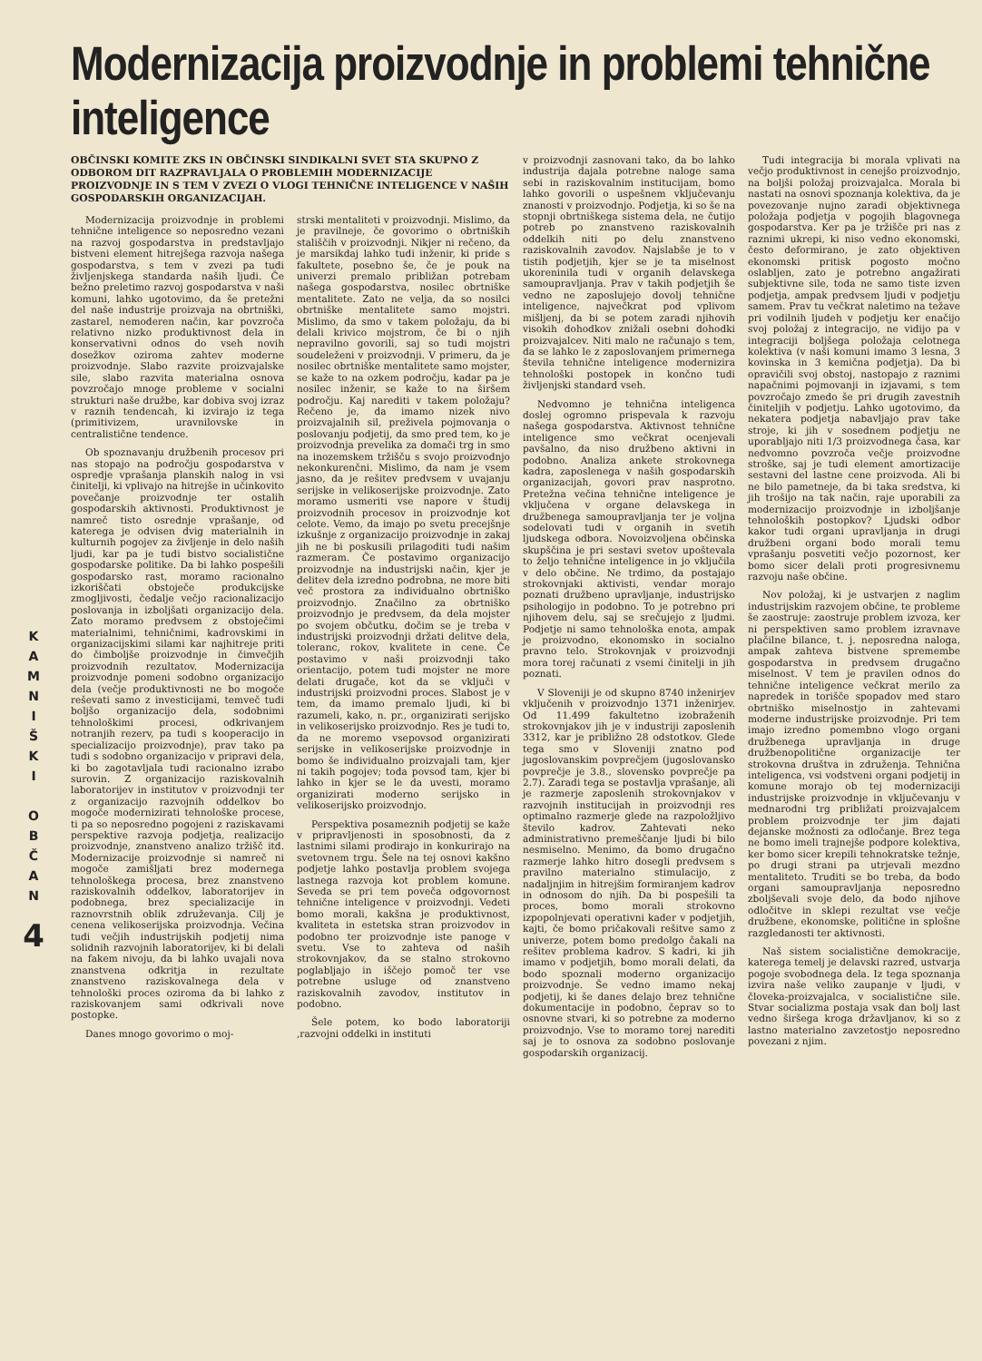K
A
M
N
I
Š
K
I
O
B
Č
A
N
4
Modernizacija proizvodnje in problemi tehnične inteligence
OBČINSKI KOMITE ZKS IN OBČINSKI SINDIKALNI SVET STA SKUPNO Z ODBOROM DIT RAZPRAVLJALA O PROBLEMIH MODERNIZACIJE PROIZVODNJE IN S TEM V ZVEZI O VLOGI TEHNIČNE INTELIGENCE V NAŠIH GOSPODARSKIH ORGANIZACIJAH.
Modernizacija proizvodnje in problemi tehnične inteligence so neposredno vezani na razvoj gospodarstva in predstavljajo bistveni element hitrejšega razvoja našega gospodarstva, s tem v zvezi pa tudi življenjskega standarda naših ljudi. Če bežno preletimo razvoj gospodarstva v naši komuni, lahko ugotovimo, da še pretežni del naše industrije proizvaja na obrtniški, zastarel, nemoderen način, kar povzroča relativno nizko produktivnost dela in konservativni odnos do vseh novih dosežkov oziroma zahtev moderne proizvodnje. Slabo razvite proizvajalske sile, slabo razvita materialna osnova povzročajo mnoge probleme v socialni strukturi naše družbe, kar dobiva svoj izraz v raznih tendencah, ki izvirajo iz tega (primitivizem, uravnilovske in centralistične tendence.
Ob spoznavanju družbenih procesov pri nas stopajo na področju gospodarstva v ospredje vprašanja planskih nalog in vsi činitelji, ki vplivajo na hitrejše in učinkovito povečanje proizvodnje ter ostalih gospodarskih aktivnosti. Produktivnost je namreč tisto osrednje vprašanje, od katerega je odvisen dvig materialnih in kulturnih pogojev za življenje in delo naših ljudi, kar pa je tudi bistvo socialistične gospodarske politike. Da bi lahko pospešili gospodarsko rast, moramo racionalno izkoriščati obstoječe produkcijske zmogljivosti, čedalje večjo racionalizacijo poslovanja in izboljšati organizacijo dela. Zato moramo predvsem z obstoječimi materialnimi, tehničnimi, kadrovskimi in organizacijskimi silami kar najhitreje priti do čimboljše proizvodnje in čimvečjih proizvodnih rezultatov. Modernizacija proizvodnje pomeni sodobno organizacijo dela (večje produktivnosti ne bo mogoče reševati samo z investicijami, temveč tudi boljšo organizacijo dela, sodobnimi tehnološkimi procesi, odkrivanjem notranjih rezerv, pa tudi s kooperacijo in specializacijo proizvodnje), prav tako pa tudi s sodobno organizacijo v pripravi dela, ki bo zagotavljala tudi racionalno izrabo surovin. Z organizacijo raziskovalnih laboratorijev in institutov v proizvodnji ter z organizacijo razvojnih oddelkov bo mogoče modernizirati tehnološke procese, ti pa so neposredno pogojeni z raziskavami perspektive razvoja podjetja, realizacijo proizvodnje, znanstveno analizo tržišč itd. Modernizacije proizvodnje si namreč ni mogoče zamišljati brez modernega tehnološkega procesa, brez znanstveno raziskovalnih oddelkov, laboratorijev in podobnega, brez specializacije in raznovrstnih oblik združevanja. Cilj je cenena velikoserijska proizvodnja. Večina tudi večjih industrijskih podjetij nima solidnih razvojnih laboratorijev, ki bi delali na fakem nivoju, da bi lahko uvajali nova znanstvena odkritja in rezultate znanstveno raziskovalnega dela v tehnološki proces oziroma da bi lahko z raziskovanjem sami odkrivali nove postopke.
Danes mnogo govorimo o moj-
strski mentaliteti v proizvodnji. Mislimo, da je pravilneje, če govorimo o obrtniških stališčih v proizvodnji. Nikjer ni rečeno, da je marsikdaj lahko tudi inženir, ki pride s fakultete, posebno še, če je pouk na univerzi premalo približan potrebam našega gospodarstva, nosilec obrtniške mentalitete. Zato ne velja, da so nosilci obrtniške mentalitete samo mojstri. Mislimo, da smo v takem položaju, da bi delali krivico mojstrom, če bi o njih nepravilno govorili, saj so tudi mojstri soudeleženi v proizvodnji. V primeru, da je nosilec obrtniške mentalitete samo mojster, se kaže to na ozkem področju, kadar pa je nosilec inženir, se kaže to na širšem področju. Kaj narediti v takem položaju? Rečeno je, da imamo nizek nivo proizvajalnih sil, preživela pojmovanja o poslovanju podjetij, da smo pred tem, ko je proizvodnja prevelika za domači trg in smo na inozemskem tržišču s svojo proizvodnjo nekonkurenčni. Mislimo, da nam je vsem jasno, da je rešitev predvsem v uvajanju serijske in velikoserijske proizvodnje. Zato moramo usmeriti vse napore v študij proizvodnih procesov in proizvodnje kot celote. Vemo, da imajo po svetu precejšnje izkušnje z organizacijo proizvodnje in zakaj jih ne bi poskusili prilagoditi tudi našim razmeram. Če postavimo organizacijo proizvodnje na industrijski način, kjer je delitev dela izredno podrobna, ne more biti več prostora za individualno obrtniško proizvodnjo. Značilno za obrtniško proizvodnjo je predvsem, da dela mojster po svojem občutku, dočim se je treba v industrijski proizvodnji držati delitve dela, toleranc, rokov, kvalitete in cene. Če postavimo v naši proizvodnji tako orientacijo, potem tudi mojster ne more delati drugače, kot da se vključi v industrijski proizvodni proces. Slabost je v tem, da imamo premalo ljudi, ki bi razumeli, kako, n. pr., organizirati serijsko in velikoserijsko proizvodnjo. Res je tudi to, da ne moremo vsepovsod organizirati serijske in velikoserijske proizvodnje in bomo še individualno proizvajali tam, kjer ni takih pogojev; toda povsod tam, kjer bi lahko in kjer se le da uvesti, moramo organizirati moderno serijsko in velikoserijsko proizvodnjo.
Perspektiva posameznih podjetij se kaže v pripravljenosti in sposobnosti, da z lastnimi silami prodirajo in konkurirajo na svetovnem trgu. Šele na tej osnovi kakšno podjetje lahko postavlja problem svojega lastnega razvoja kot problem komune. Seveda se pri tem poveča odgovornost tehnične inteligence v proizvodnji. Vedeti bomo morali, kakšna je produktivnost, kvaliteta in estetska stran proizvodov in podobno ter proizvodnje iste panoge v svetu. Vse to zahteva od naših strokovnjakov, da se stalno strokovno poglabljajo in iščejo pomoč ter vse potrebne usluge od znanstveno raziskovalnih zavodov, institutov in podobno.
Šele potem, ko bodo laboratoriji ,razvojni oddelki in instituti
v proizvodnji zasnovani tako, da bo lahko industrija dajala potrebne naloge sama sebi in raziskovalnim institucijam, bomo lahko govorili o uspešnem vključevanju znanosti v proizvodnjo. Podjetja, ki so še na stopnji obrtniškega sistema dela, ne čutijo potreb po znanstveno raziskovalnih oddelkih niti po delu znanstveno raziskovalnih zavodov. Najslabše je to v tistih podjetjih, kjer se je ta miselnost ukoreninila tudi v organih delavskega samoupravljanja. Prav v takih podjetjih še vedno ne zaposlujejo dovolj tehnične inteligence, največkrat pod vplivom mišljenj, da bi se potem zaradi njihovih visokih dohodkov znižali osebni dohodki proizvajalcev. Niti malo ne računajo s tem, da se lahko le z zaposlovanjem primernega števila tehnične inteligence modernizira tehnološki postopek in končno tudi življenjski standard vseh.
Nedvomno je tehnična inteligenca doslej ogromno prispevala k razvoju našega gospodarstva. Aktivnost tehnične inteligence smo večkrat ocenjevali pavšalno, da niso družbeno aktivni in podobno. Analiza ankete strokovnega kadra, zaposlenega v naših gospodarskih organizacijah, govori prav nasprotno. Pretežna večina tehnične inteligence je vključena v organe delavskega in družbenega samoupravljanja ter je voljna sodelovati tudi v organih in svetih ljudskega odbora. Novoizvoljena občinska skupščina je pri sestavi svetov upoštevala to željo tehnične inteligence in jo vključila v delo občine. Ne trdimo, da postajajo strokovnjaki aktivisti, vendar morajo poznati družbeno upravljanje, industrijsko psihologijo in podobno. To je potrebno pri njihovem delu, saj se srečujejo z ljudmi. Podjetje ni samo tehnološka enota, ampak je proizvodno, ekonomsko in socialno pravno telo. Strokovnjak v proizvodnji mora torej računati z vsemi činitelji in jih poznati.
V Sloveniji je od skupno 8740 inženirjev vključenih v proizvodnjo 1371 inženirjev. Od 11.499 fakultetno izobraženih strokovnjakov jih je v industriji zaposlenih 3312, kar je približno 28 odstotkov. Glede tega smo v Sloveniji znatno pod jugoslovanskim povprečjem (jugoslovansko povprečje je 3.8., slovensko povprečje pa 2.7). Zaradi tega se postavlja vprašanje, ali je razmerje zaposlenih strokovnjakov v razvojnih institucijah in proizvodnji res optimalno razmerje glede na razpoložljivo število kadrov. Zahtevati neko administrativno premeščanje ljudi bi bilo nesmiselno. Menimo, da bomo drugačno razmerje lahko hitro dosegli predvsem s pravilno materialno stimulacijo, z nadaljnjim in hitrejšim formiranjem kadrov in odnosom do njih. Da bi pospešili ta proces, bomo morali strokovno izpopolnjevati operativni kader v podjetjih, kajti, če bomo pričakovali rešitve samo z univerze, potem bomo predolgo čakali na rešitev problema kadrov. S kadri, ki jih imamo v podjetjih, bomo morali delati, da bodo spoznali moderno organizacijo proizvodnje. Še vedno imamo nekaj podjetij, ki še danes delajo brez tehnične dokumentacije in podobno, čeprav so to osnovne stvari, ki so potrebne za moderno proizvodnjo. Vse to moramo torej narediti saj je to osnova za sodobno poslovanje gospodarskih organizacij.
Tudi integracija bi morala vplivati na večjo produktivnost in cenejšo proizvodnjo, na boljši položaj proizvajalca. Morala bi nastati na osnovi spoznanja kolektiva, da je povezovanje nujno zaradi objektivnega položaja podjetja v pogojih blagovnega gospodarstva. Ker pa je tržišče pri nas z raznimi ukrepi, ki niso vedno ekonomski, često deformirano, je zato objektiven ekonomski pritisk pogosto močno oslabljen, zato je potrebno angažirati subjektivne sile, toda ne samo tiste izven podjetja, ampak predvsem ljudi v podjetju samem. Prav tu večkrat naletimo na težave pri vodilnih ljudeh v podjetju ker enačijo svoj položaj z integracijo, ne vidijo pa v integraciji boljšega položaja celotnega kolektiva (v naši komuni imamo 3 lesna, 3 kovinska in 3 kemična podjetja). Da bi opravičili svoj obstoj, nastopajo z raznimi napačnimi pojmovanji in izjavami, s tem povzročajo zmedo še pri drugih zavestnih činiteljih v podjetju. Lahko ugotovimo, da nekatera podjetja nabavljajo prav take stroje, ki jih v sosednem podjetju ne uporabljajo niti 1/3 proizvodnega časa, kar nedvomno povzroča večje proizvodne stroške, saj je tudi element amortizacije sestavni del lastne cene proizvoda. Ali bi ne bilo pametneje, da bi taka sredstva, ki jih trošijo na tak način, raje uporabili za modernizacijo proizvodnje in izboljšanje tehnoloških postopkov? Ljudski odbor kakor tudi organi upravljanja in drugi družbeni organi bodo morali temu vprašanju posvetiti večjo pozornost, ker bomo sicer delali proti progresivnemu razvoju naše občine.
Nov položaj, ki je ustvarjen z naglim industrijskim razvojem občine, te probleme še zaostruje: zaostruje problem izvoza, ker ni perspektiven samo problem izravnave plačilne bilance, t. j. neposredna naloga, ampak zahteva bistvene spremembe gospodarstva in predvsem drugačno miselnost. V tem je pravilen odnos do tehnične inteligence večkrat merilo za napredek in torišče spopadov med staro obrtniško miselnostjo in zahtevami moderne industrijske proizvodnje. Pri tem imajo izredno pomembno vlogo organi družbenega upravljanja in druge družbenopolitične organizacije ter strokovna društva in združenja. Tehnična inteligenca, vsi vodstveni organi podjetij in komune morajo ob tej modernizaciji industrijske proizvodnje in vključevanju v mednarodni trg približati proizvajalcem problem proizvodnje ter jim dajati dejanske možnosti za odločanje. Brez tega ne bomo imeli trajnejše podpore kolektiva, ker bomo sicer krepili tehnokratske težnje, po drugi strani pa utrjevali mezdno mentaliteto. Truditi se bo treba, da bodo organi samoupravljanja neposredno zboljševali svoje delo, da bodo njihove odločitve in sklepi rezultat vse večje družbene, ekonomske, politične in splošne razgledanosti ter aktivnosti.
Naš sistem socialistične demokracije, katerega temelj je delavski razred, ustvarja pogoje svobodnega dela. Iz tega spoznanja izvira naše veliko zaupanje v ljudi, v človeka-proizvajalca, v socialistične sile. Stvar socializma postaja vsak dan bolj last vedno širšega kroga državljanov, ki so z lastno materialno zavzetostjo neposredno povezani z njim.